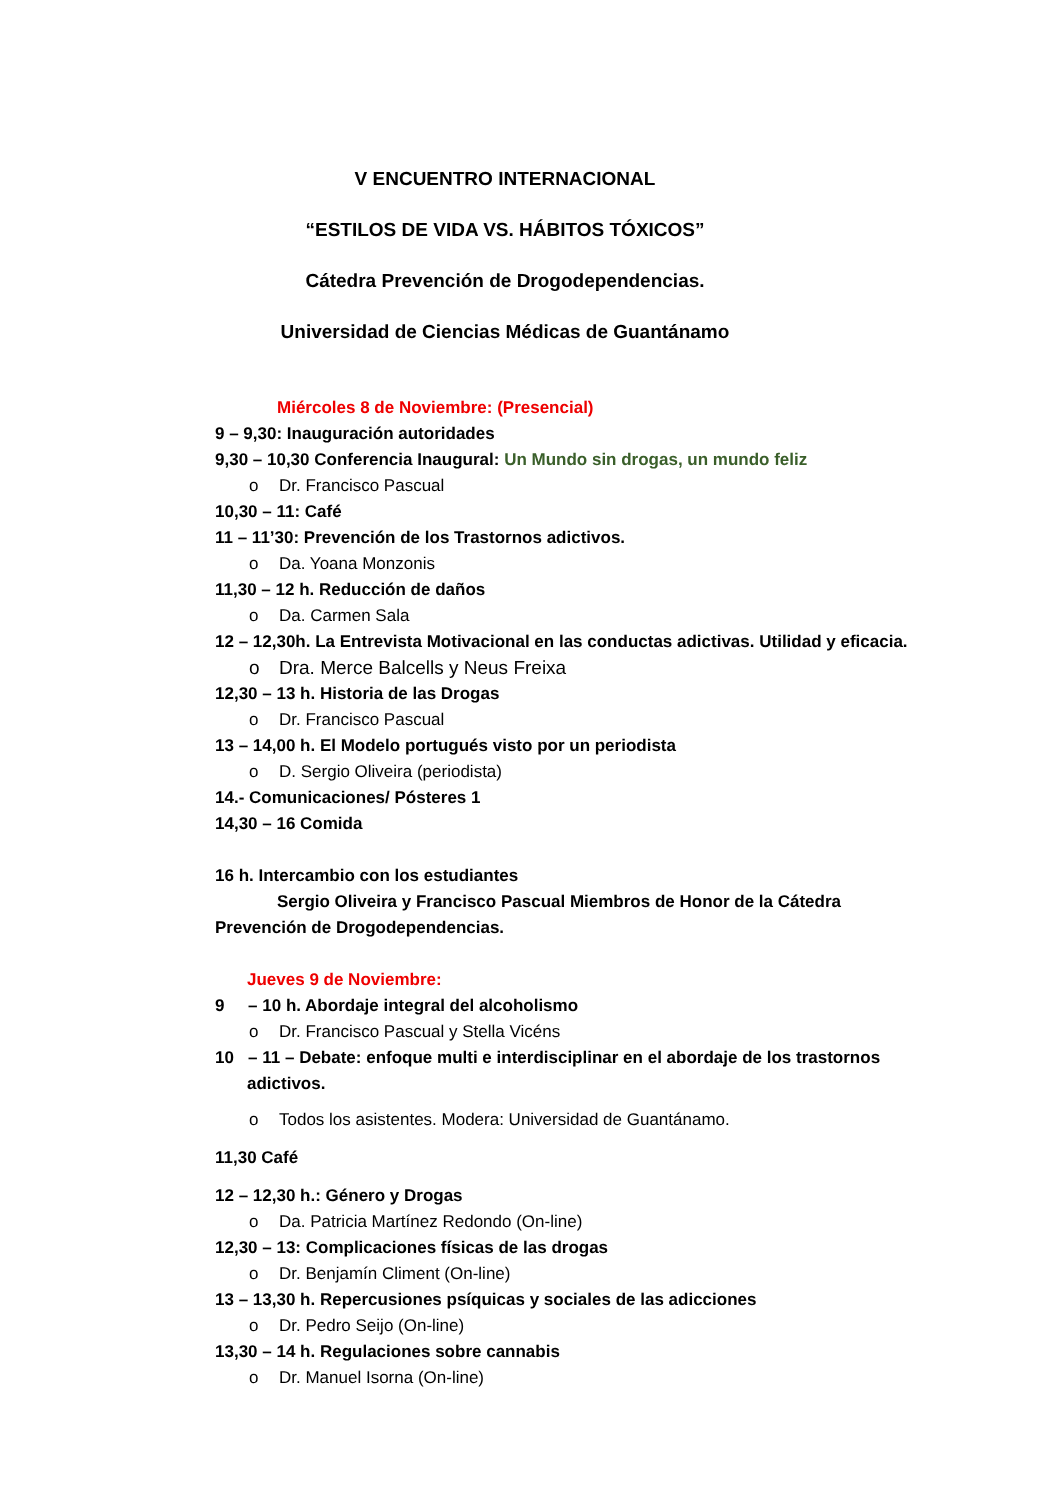V ENCUENTRO INTERNACIONAL
“ESTILOS DE VIDA VS. HÁBITOS TÓXICOS”
Cátedra Prevención de Drogodependencias.
Universidad de Ciencias Médicas de Guantánamo
Miércoles 8 de Noviembre: (Presencial)
9 – 9,30: Inauguración autoridades
9,30 – 10,30 Conferencia Inaugural: Un Mundo sin drogas, un mundo feliz
o Dr. Francisco Pascual
10,30 – 11: Café
11 – 11’30: Prevención de los Trastornos adictivos.
o Da. Yoana Monzonis
11,30 – 12 h. Reducción de daños
o Da. Carmen Sala
12 – 12,30h. La Entrevista Motivacional en las conductas adictivas. Utilidad y eficacia.
o Dra. Merce Balcells y Neus Freixa
12,30 – 13 h. Historia de las Drogas
o Dr. Francisco Pascual
13 – 14,00 h. El Modelo portugués visto por un periodista
o D. Sergio Oliveira (periodista)
14.- Comunicaciones/ Pósteres 1
14,30 – 16 Comida
16 h. Intercambio con los estudiantes
Sergio Oliveira y Francisco Pascual Miembros de Honor de la Cátedra Prevención de Drogodependencias.
Jueves 9 de Noviembre:
9 – 10 h. Abordaje integral del alcoholismo
o Dr. Francisco Pascual y Stella Vicéns
10 – 11 – Debate: enfoque multi e interdisciplinar en el abordaje de los trastornos adictivos.
o Todos los asistentes. Modera: Universidad de Guantánamo.
11,30 Café
12 – 12,30 h.: Género y Drogas
o Da. Patricia Martínez Redondo (On-line)
12,30 – 13: Complicaciones físicas de las drogas
o Dr. Benjamín Climent (On-line)
13 – 13,30 h. Repercusiones psíquicas y sociales de las adicciones
o Dr. Pedro Seijo (On-line)
13,30 – 14 h. Regulaciones sobre cannabis
o Dr. Manuel Isorna (On-line)